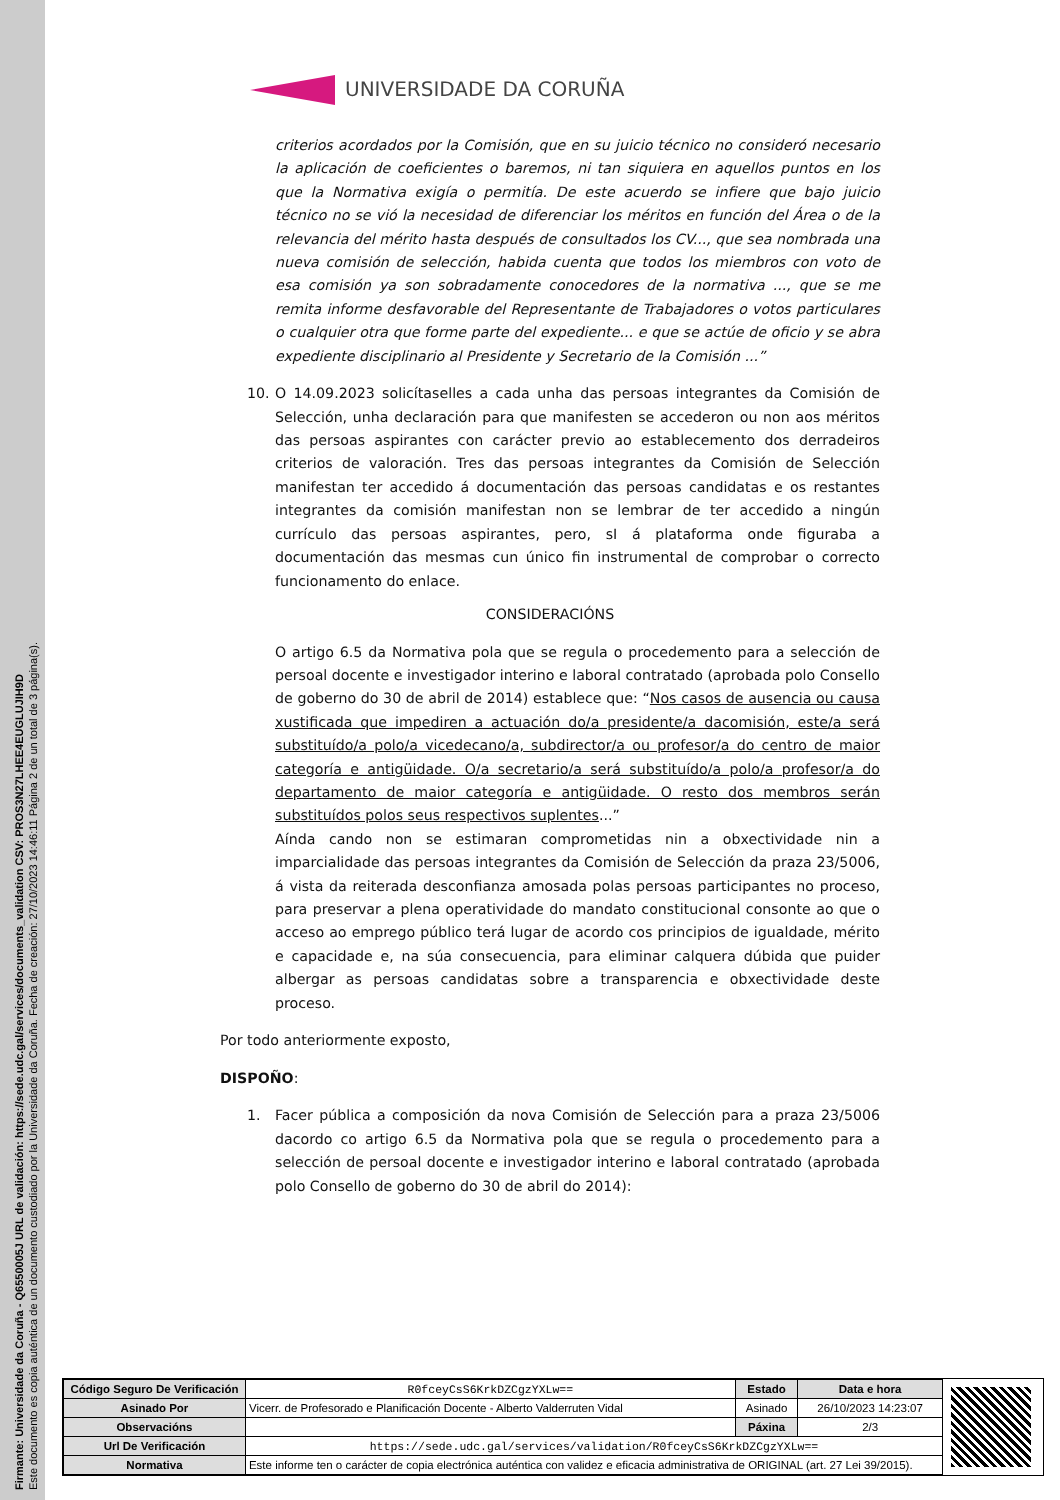Firmante: Universidade da Coruña - Q6550005J URL de validación: https://sede.udc.gal/services/documents_validation CSV: PROS3N27LHEE4EUGLUJIH9D
Este documento es copia auténtica de un documento custodiado por la Universidade da Coruña. Fecha de creación: 27/10/2023 14:46:11 Página 2 de un total de 3 página(s).
UNIVERSIDADE DA CORUÑA
criterios acordados por la Comisión, que en su juicio técnico no consideró necesario la aplicación de coeficientes o baremos, ni tan siquiera en aquellos puntos en los que la Normativa exigía o permitía. De este acuerdo se infiere que bajo juicio técnico no se vió la necesidad de diferenciar los méritos en función del Área o de la relevancia del mérito hasta después de consultados los CV..., que sea nombrada una nueva comisión de selección, habida cuenta que todos los miembros con voto de esa comisión ya son sobradamente conocedores de la normativa ..., que se me remita informe desfavorable del Representante de Trabajadores o votos particulares o cualquier otra que forme parte del expediente... e que se actúe de oficio y se abra expediente disciplinario al Presidente y Secretario de la Comisión ...”
10. O 14.09.2023 solicítaselles a cada unha das persoas integrantes da Comisión de Selección, unha declaración para que manifesten se accederon ou non aos méritos das persoas aspirantes con carácter previo ao establecemento dos derradeiros criterios de valoración. Tres das persoas integrantes da Comisión de Selección manifestan ter accedido á documentación das persoas candidatas e os restantes integrantes da comisión manifestan non se lembrar de ter accedido a ningún currículo das persoas aspirantes, pero, sI á plataforma onde figuraba a documentación das mesmas cun único fin instrumental de comprobar o correcto funcionamento do enlace.
CONSIDERACIÓNS
O artigo 6.5 da Normativa pola que se regula o procedemento para a selección de persoal docente e investigador interino e laboral contratado (aprobada polo Consello de goberno do 30 de abril de 2014) establece que: “Nos casos de ausencia ou causa xustificada que impediren a actuación do/a presidente/a dacomisión, este/a será substituído/a polo/a vicedecano/a, subdirector/a ou profesor/a do centro de maior categoría e antigüidade. O/a secretario/a será substituído/a polo/a profesor/a do departamento de maior categoría e antigüidade. O resto dos membros serán substituídos polos seus respectivos suplentes...”
Aínda cando non se estimaran comprometidas nin a obxectividade nin a imparcialidade das persoas integrantes da Comisión de Selección da praza 23/5006, á vista da reiterada desconfianza amosada polas persoas participantes no proceso, para preservar a plena operatividade do mandato constitucional consonte ao que o acceso ao emprego público terá lugar de acordo cos principios de igualdade, mérito e capacidade e, na súa consecuencia, para eliminar calquera dúbida que puider albergar as persoas candidatas sobre a transparencia e obxectividade deste proceso.
Por todo anteriormente exposto,
DISPOÑO:
1. Facer pública a composición da nova Comisión de Selección para a praza 23/5006 dacordo co artigo 6.5 da Normativa pola que se regula o procedemento para a selección de persoal docente e investigador interino e laboral contratado (aprobada polo Consello de goberno do 30 de abril do 2014):
| Código Seguro De Verificación | R0fceyCsS6KrkDZCgzYXLw== | Estado | Data e hora |
| Asinado Por | Vicerr. de Profesorado e Planificación Docente - Alberto Valderruten Vidal | Asinado | 26/10/2023 14:23:07 |
| Observacións | | Páxina | 2/3 |
| Url De Verificación | https://sede.udc.gal/services/validation/R0fceyCsS6KrkDZCgzYXLw== | | |
| Normativa | Este informe ten o carácter de copia electrónica auténtica con validez e eficacia administrativa de ORIGINAL (art. 27 Lei 39/2015). | | |